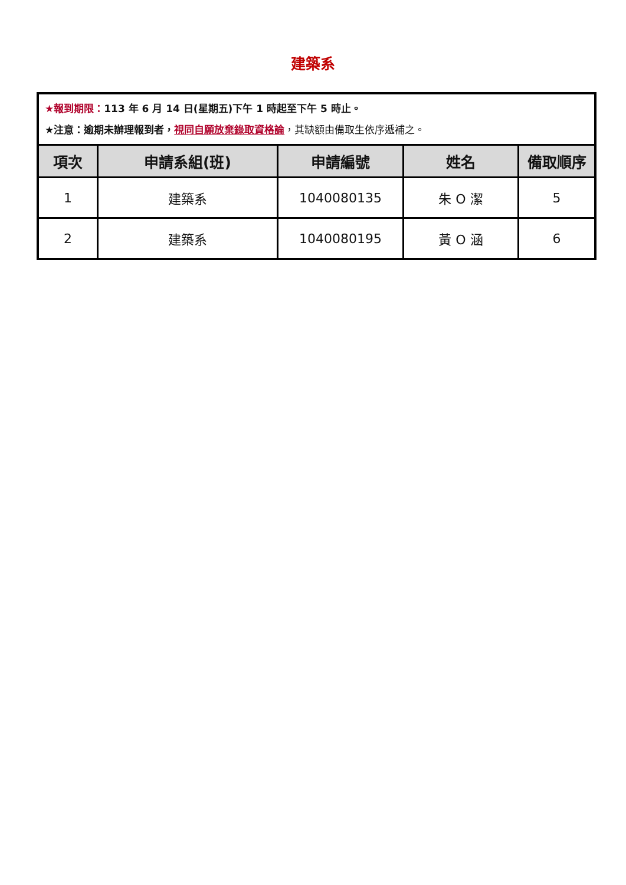建築系
| ★報到期限： 113 年 6 月 14 日(星期五)下午 1 時起至下午 5 時止。 ★注意：逾期未辦理報到者， 視同自願放棄錄取資格論 ，其缺額由備取生依序遞補之。 | | | | |
| 項次 | 申請系組(班) | 申請編號 | 姓名 | 備取順序 |
| 1 | 建築系 | 1040080135 | 朱 O 潔 | 5 |
| 2 | 建築系 | 1040080195 | 黃 O 涵 | 6 |